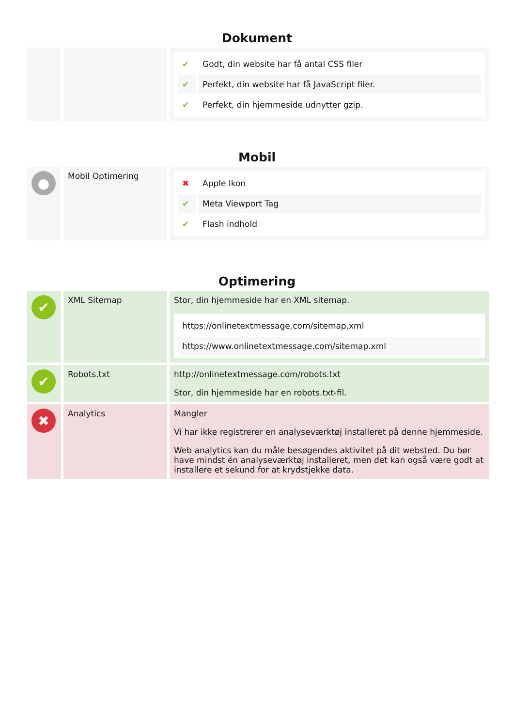Dokument
| | | / ✔ / Godt, din website har få antal CSS filer / / ✔ / Perfekt, din website har få JavaScript filer. / / ✔ / Perfekt, din hjemmeside udnytter gzip. / |
Mobil
| ● | Mobil Optimering | / ✖ / Apple Ikon / / ✔ / Meta Viewport Tag / / ✔ / Flash indhold / |
Optimering
| ✔ | XML Sitemap | Stor, din hjemmeside har en XML sitemap. / https://onlinetextmessage.com/sitemap.xml / / https://www.onlinetextmessage.com/sitemap.xml / |
| ✔ | Robots.txt | http://onlinetextmessage.com/robots.txt Stor, din hjemmeside har en robots.txt-fil. |
| ✖ | Analytics | Mangler Vi har ikke registrerer en analyseværktøj installeret på denne hjemmeside. Web analytics kan du måle besøgendes aktivitet på dit websted. Du bør have mindst én analyseværktøj installeret, men det kan også være godt at installere et sekund for at krydstjekke data. |